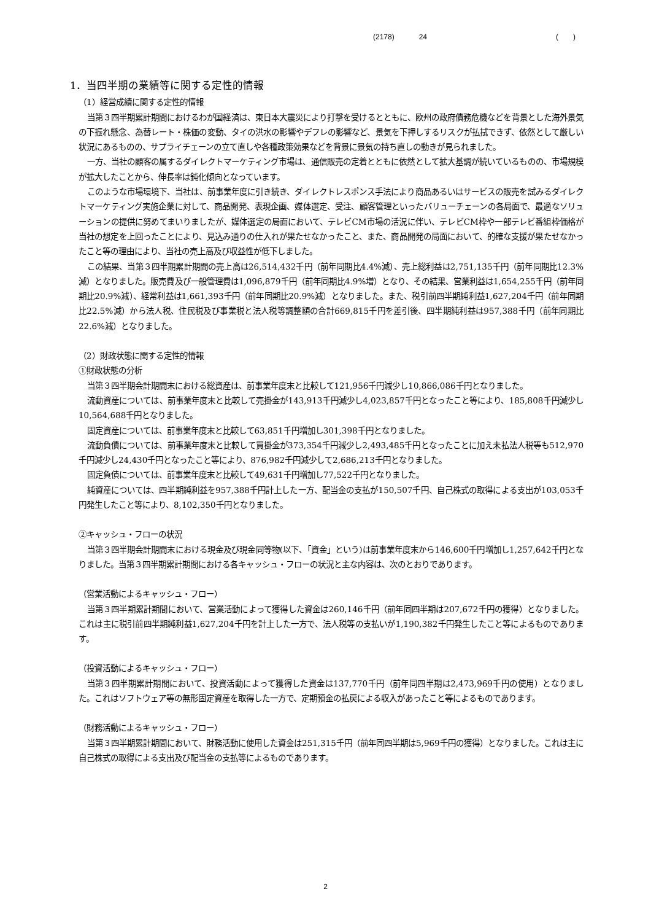(2178) 24 (　　)
1．当四半期の業績等に関する定性的情報
（1）経営成績に関する定性的情報
当第３四半期累計期間におけるわが国経済は、東日本大震災により打撃を受けるとともに、欧州の政府債務危機などを背景とした海外景気の下振れ懸念、為替レート・株価の変動、タイの洪水の影響やデフレの影響など、景気を下押しするリスクが払拭できず、依然として厳しい状況にあるものの、サプライチェーンの立て直しや各種政策効果などを背景に景気の持ち直しの動きが見られました。
一方、当社の顧客の属するダイレクトマーケティング市場は、通信販売の定着とともに依然として拡大基調が続いているものの、市場規模が拡大したことから、伸長率は鈍化傾向となっています。
このような市場環境下、当社は、前事業年度に引き続き、ダイレクトレスポンス手法により商品あるいはサービスの販売を試みるダイレクトマーケティング実施企業に対して、商品開発、表現企画、媒体選定、受注、顧客管理といったバリューチェーンの各局面で、最適なソリューションの提供に努めてまいりましたが、媒体選定の局面において、テレビCM市場の活況に伴い、テレビCM枠や一部テレビ番組枠価格が当社の想定を上回ったことにより、見込み通りの仕入れが果たせなかったこと、また、商品開発の局面において、的確な支援が果たせなかったこと等の理由により、当社の売上高及び収益性が低下しました。
この結果、当第３四半期累計期間の売上高は26,514,432千円（前年同期比4.4%減）、売上総利益は2,751,135千円（前年同期比12.3%減）となりました。販売費及び一般管理費は1,096,879千円（前年同期比4.9%増）となり、その結果、営業利益は1,654,255千円（前年同期比20.9%減）、経常利益は1,661,393千円（前年同期比20.9%減）となりました。また、税引前四半期純利益1,627,204千円（前年同期比22.5%減）から法人税、住民税及び事業税と法人税等調整額の合計669,815千円を差引後、四半期純利益は957,388千円（前年同期比22.6%減）となりました。
（2）財政状態に関する定性的情報
①財政状態の分析
当第３四半期会計期間末における総資産は、前事業年度末と比較して121,956千円減少し10,866,086千円となりました。
流動資産については、前事業年度末と比較して売掛金が143,913千円減少し4,023,857千円となったこと等により、185,808千円減少し10,564,688千円となりました。
固定資産については、前事業年度末と比較して63,851千円増加し301,398千円となりました。
流動負債については、前事業年度末と比較して買掛金が373,354千円減少し2,493,485千円となったことに加え未払法人税等も512,970千円減少し24,430千円となったこと等により、876,982千円減少して2,686,213千円となりました。
固定負債については、前事業年度末と比較して49,631千円増加し77,522千円となりました。
純資産については、四半期純利益を957,388千円計上した一方、配当金の支払が150,507千円、自己株式の取得による支出が103,053千円発生したこと等により、8,102,350千円となりました。
②キャッシュ・フローの状況
当第３四半期会計期間末における現金及び現金同等物(以下、「資金」という)は前事業年度末から146,600千円増加し1,257,642千円となりました。当第３四半期累計期間における各キャッシュ・フローの状況と主な内容は、次のとおりであります。
（営業活動によるキャッシュ・フロー）
当第３四半期累計期間において、営業活動によって獲得した資金は260,146千円（前年同四半期は207,672千円の獲得）となりました。これは主に税引前四半期純利益1,627,204千円を計上した一方で、法人税等の支払いが1,190,382千円発生したこと等によるものであります。
（投資活動によるキャッシュ・フロー）
当第３四半期累計期間において、投資活動によって獲得した資金は137,770千円（前年同四半期は2,473,969千円の使用）となりました。これはソフトウェア等の無形固定資産を取得した一方で、定期預金の払戻による収入があったこと等によるものであります。
（財務活動によるキャッシュ・フロー）
当第３四半期累計期間において、財務活動に使用した資金は251,315千円（前年同四半期は5,969千円の獲得）となりました。これは主に自己株式の取得による支出及び配当金の支払等によるものであります。
2